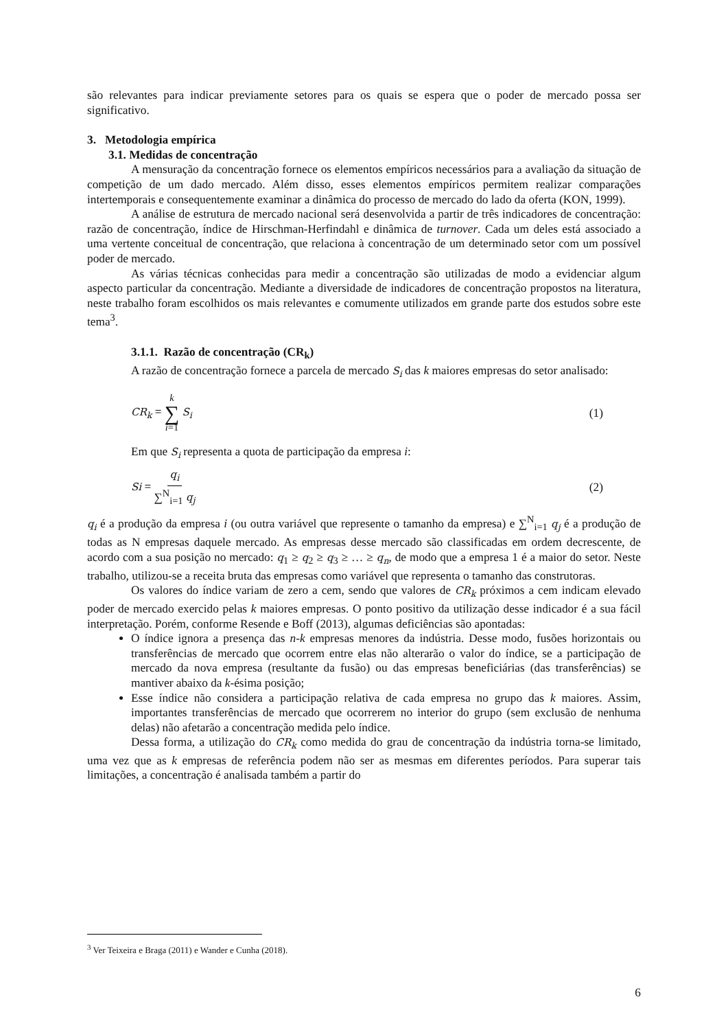são relevantes para indicar previamente setores para os quais se espera que o poder de mercado possa ser significativo.
3. Metodologia empírica
3.1. Medidas de concentração
A mensuração da concentração fornece os elementos empíricos necessários para a avaliação da situação de competição de um dado mercado. Além disso, esses elementos empíricos permitem realizar comparações intertemporais e consequentemente examinar a dinâmica do processo de mercado do lado da oferta (KON, 1999).
A análise de estrutura de mercado nacional será desenvolvida a partir de três indicadores de concentração: razão de concentração, índice de Hirschman-Herfindahl e dinâmica de turnover. Cada um deles está associado a uma vertente conceitual de concentração, que relaciona à concentração de um determinado setor com um possível poder de mercado.
As várias técnicas conhecidas para medir a concentração são utilizadas de modo a evidenciar algum aspecto particular da concentração. Mediante a diversidade de indicadores de concentração propostos na literatura, neste trabalho foram escolhidos os mais relevantes e comumente utilizados em grande parte dos estudos sobre este tema<sup>3</sup>.
3.1.1. Razão de concentração (CR<sub>k</sub>)
A razão de concentração fornece a parcela de mercado S<sub>i</sub> das k maiores empresas do setor analisado:
CR<sub>k</sub> = k ∑ i=1 S<sub>i</sub> (1)
Em que S<sub>i</sub> representa a quota de participação da empresa i:
Si = q<sub>i</sub> ∑<sup>N</sup><sub>i=1</sub> q<sub>j</sub> (2)
q<sub>i</sub> é a produção da empresa i (ou outra variável que represente o tamanho da empresa) e ∑<sup>N</sup><sub>i=1</sub> q<sub>j</sub> é a produção de todas as N empresas daquele mercado. As empresas desse mercado são classificadas em ordem decrescente, de acordo com a sua posição no mercado: q<sub>1</sub> ≥ q<sub>2</sub> ≥ q<sub>3</sub> ≥ … ≥ q<sub>n</sub>, de modo que a empresa 1 é a maior do setor. Neste trabalho, utilizou-se a receita bruta das empresas como variável que representa o tamanho das construtoras.
Os valores do índice variam de zero a cem, sendo que valores de CR<sub>k</sub> próximos a cem indicam elevado poder de mercado exercido pelas k maiores empresas. O ponto positivo da utilização desse indicador é a sua fácil interpretação. Porém, conforme Resende e Boff (2013), algumas deficiências são apontadas:
O índice ignora a presença das n-k empresas menores da indústria. Desse modo, fusões horizontais ou transferências de mercado que ocorrem entre elas não alterarão o valor do índice, se a participação de mercado da nova empresa (resultante da fusão) ou das empresas beneficiárias (das transferências) se mantiver abaixo da k-ésima posição;
Esse índice não considera a participação relativa de cada empresa no grupo das k maiores. Assim, importantes transferências de mercado que ocorrerem no interior do grupo (sem exclusão de nenhuma delas) não afetarão a concentração medida pelo índice.
Dessa forma, a utilização do CR<sub>k</sub> como medida do grau de concentração da indústria torna-se limitado, uma vez que as k empresas de referência podem não ser as mesmas em diferentes períodos. Para superar tais limitações, a concentração é analisada também a partir do
<sup>3</sup> Ver Teixeira e Braga (2011) e Wander e Cunha (2018).
6